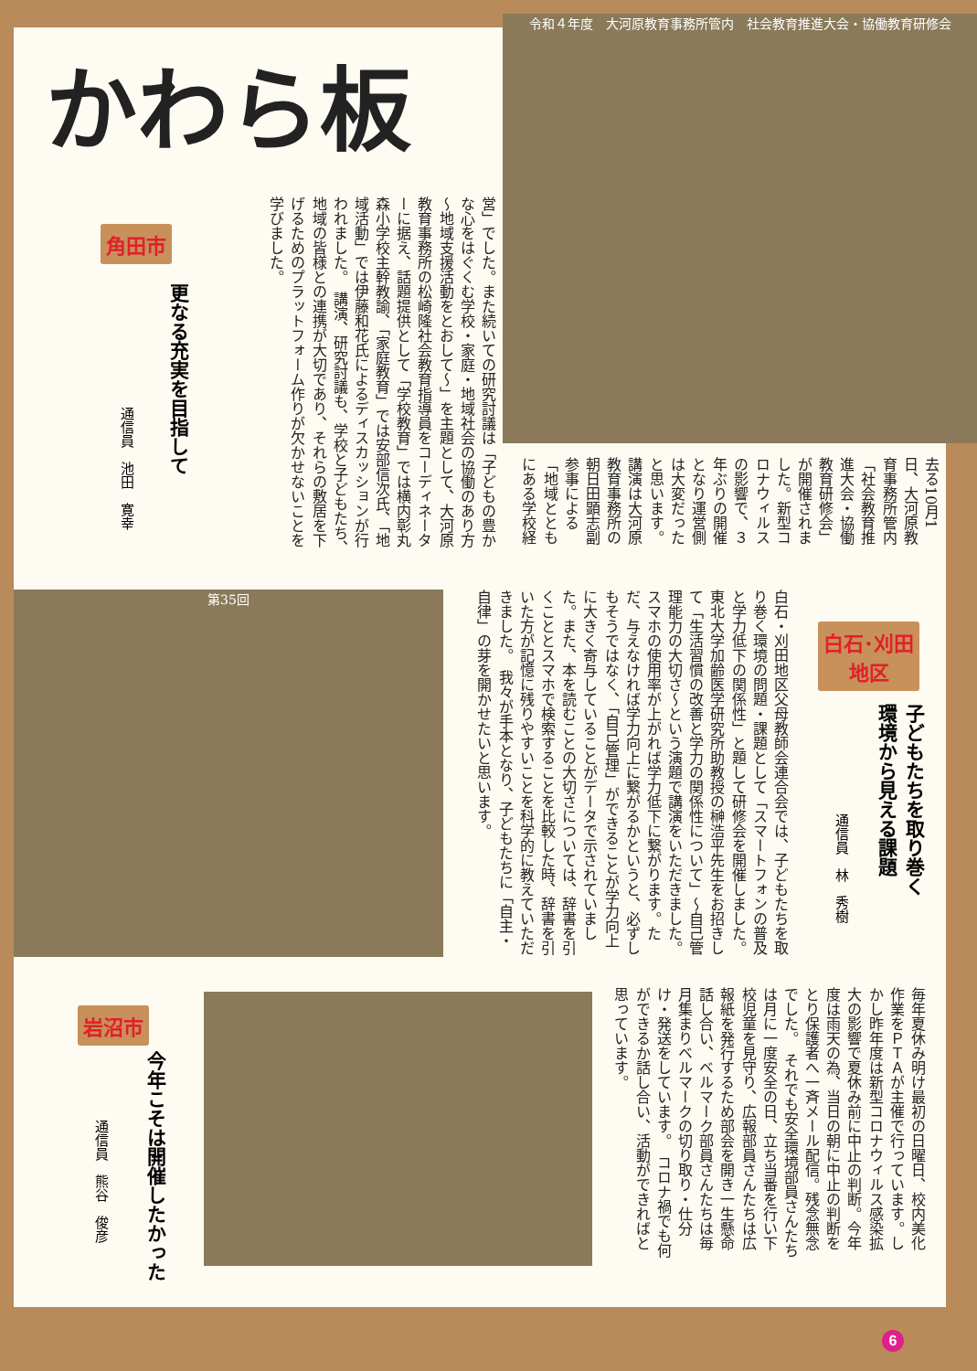かわら板
令和４年度　大河原教育事務所管内　社会教育推進大会・協働教育研修会
角田市
更なる充実を目指して
通信員　池田　寛幸
営」でした。また続いての研究討議は「子どもの豊かな心をはぐくむ学校・家庭・地域社会の協働のあり方～地域支援活動をとおして～」を主題として、大河原教育事務所の松崎隆社会教育指導員をコーディネーターに据え、話題提供として「学校教育」では横内彰丸森小学校主幹教諭、「家庭教育」では安部信次氏、「地域活動」では伊藤和花氏によるディスカッションが行われました。　講演、研究討議も、学校と子どもたち、地域の皆様との連携が大切であり、それらの敷居を下げるためのプラットフォーム作りが欠かせないことを学びました。
去る10月1日、大河原教育事務所管内「社会教育推進大会・協働教育研修会」が開催されました。新型コロナウィルスの影響で、３年ぶりの開催となり運営側は大変だったと思います。講演は大河原教育事務所の朝日田顕志副参事による「地域とともにある学校経
第35回
白石･刈田
地区
子どもたちを取り巻く
環境から見える課題
通信員　林　秀樹
白石・刈田地区父母教師会連合会では、子どもたちを取り巻く環境の問題・課題として「スマートフォンの普及と学力低下の関係性」と題して研修会を開催しました。　東北大学加齢医学研究所助教授の榊浩平先生をお招きして「生活習慣の改善と学力の関係性について」～自己管理能力の大切さ～という演題で講演をいただきました。　スマホの使用率が上がれば学力低下に繋がります。ただ、与えなければ学力向上に繋がるかというと、必ずしもそうではなく、「自己管理」ができることが学力向上に大きく寄与していることがデータで示されていました。また、本を読むことの大切さについては、辞書を引くこととスマホで検索することを比較した時、辞書を引いた方が記憶に残りやすいことを科学的に教えていただきました。　我々が手本となり、子どもたちに「自主・自律」の芽を開かせたいと思います。
岩沼市
今年こそは開催したかった
通信員　熊谷　俊彦
毎年夏休み明け最初の日曜日、校内美化作業をＰＴＡが主催で行っています。しかし昨年度は新型コロナウィルス感染拡大の影響で夏休み前に中止の判断。今年度は雨天の為、当日の朝に中止の判断をとり保護者へ一斉メール配信。残念無念でした。　それでも安全環境部員さんたちは月に一度安全の日、立ち当番を行い下校児童を見守り、広報部員さんたちは広報紙を発行するため部会を開き一生懸命話し合い、ベルマーク部員さんたちは毎月集まりベルマークの切り取り・仕分け・発送をしています。　コロナ禍でも何ができるか話し合い、活動ができればと思っています。
6